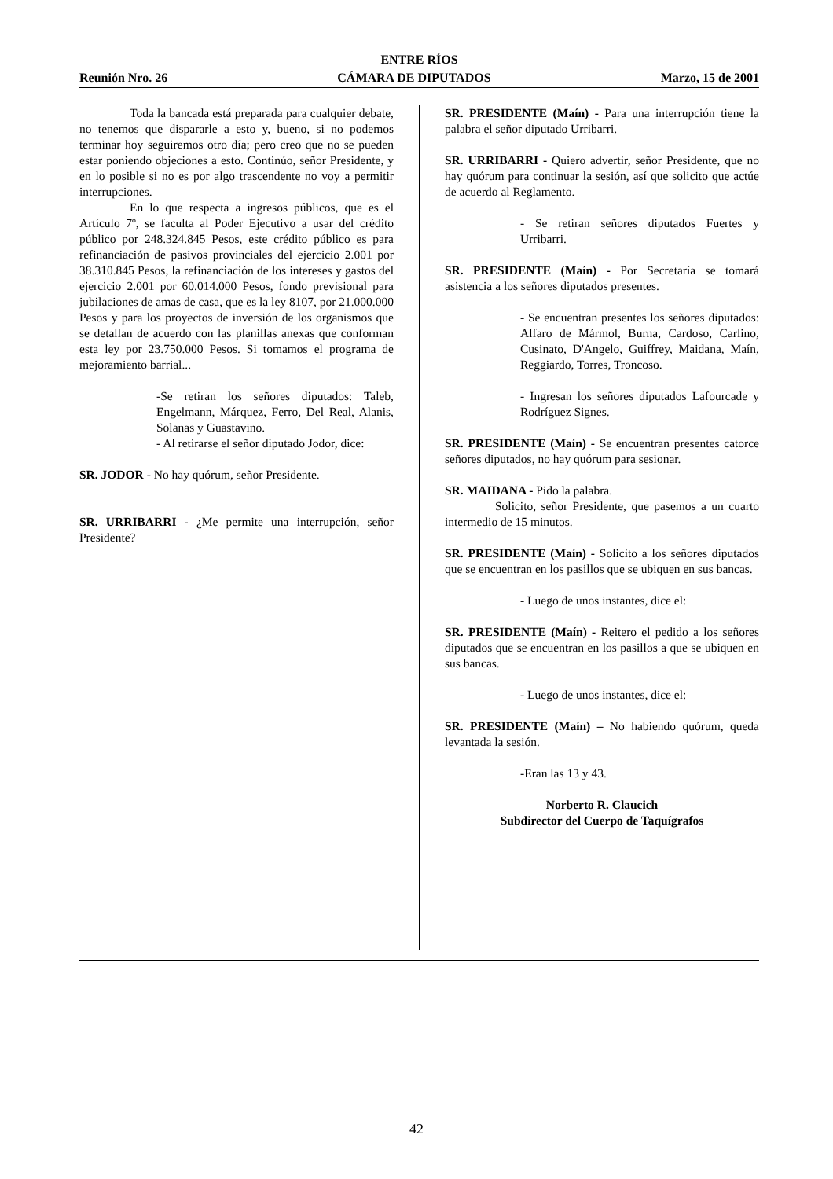ENTRE RÍOS
Reunión Nro. 26 CÁMARA DE DIPUTADOS Marzo, 15 de 2001
Toda la bancada está preparada para cualquier debate, no tenemos que dispararle a esto y, bueno, si no podemos terminar hoy seguiremos otro día; pero creo que no se pueden estar poniendo objeciones a esto. Continúo, señor Presidente, y en lo posible si no es por algo trascendente no voy a permitir interrupciones.
En lo que respecta a ingresos públicos, que es el Artículo 7º, se faculta al Poder Ejecutivo a usar del crédito público por 248.324.845 Pesos, este crédito público es para refinanciación de pasivos provinciales del ejercicio 2.001 por 38.310.845 Pesos, la refinanciación de los intereses y gastos del ejercicio 2.001 por 60.014.000 Pesos, fondo previsional para jubilaciones de amas de casa, que es la ley 8107, por 21.000.000 Pesos y para los proyectos de inversión de los organismos que se detallan de acuerdo con las planillas anexas que conforman esta ley por 23.750.000 Pesos. Si tomamos el programa de mejoramiento barrial...
-Se retiran los señores diputados: Taleb, Engelmann, Márquez, Ferro, Del Real, Alanis, Solanas y Guastavino.
- Al retirarse el señor diputado Jodor, dice:
SR. JODOR - No hay quórum, señor Presidente.
SR. URRIBARRI - ¿Me permite una interrupción, señor Presidente?
SR. PRESIDENTE (Maín) - Para una interrupción tiene la palabra el señor diputado Urribarri.
SR. URRIBARRI - Quiero advertir, señor Presidente, que no hay quórum para continuar la sesión, así que solicito que actúe de acuerdo al Reglamento.
- Se retiran señores diputados Fuertes y Urribarri.
SR. PRESIDENTE (Maín) - Por Secretaría se tomará asistencia a los señores diputados presentes.
- Se encuentran presentes los señores diputados: Alfaro de Mármol, Burna, Cardoso, Carlino, Cusinato, D'Angelo, Guiffrey, Maidana, Maín, Reggiardo, Torres, Troncoso.
- Ingresan los señores diputados Lafourcade y Rodríguez Signes.
SR. PRESIDENTE (Maín) - Se encuentran presentes catorce señores diputados, no hay quórum para sesionar.
SR. MAIDANA - Pido la palabra.
Solicito, señor Presidente, que pasemos a un cuarto intermedio de 15 minutos.
SR. PRESIDENTE (Maín) - Solicito a los señores diputados que se encuentran en los pasillos que se ubiquen en sus bancas.
- Luego de unos instantes, dice el:
SR. PRESIDENTE (Maín) - Reitero el pedido a los señores diputados que se encuentran en los pasillos a que se ubiquen en sus bancas.
- Luego de unos instantes, dice el:
SR. PRESIDENTE (Maín) – No habiendo quórum, queda levantada la sesión.
-Eran las 13 y 43.
Norberto R. Claucich
Subdirector del Cuerpo de Taquígrafos
42